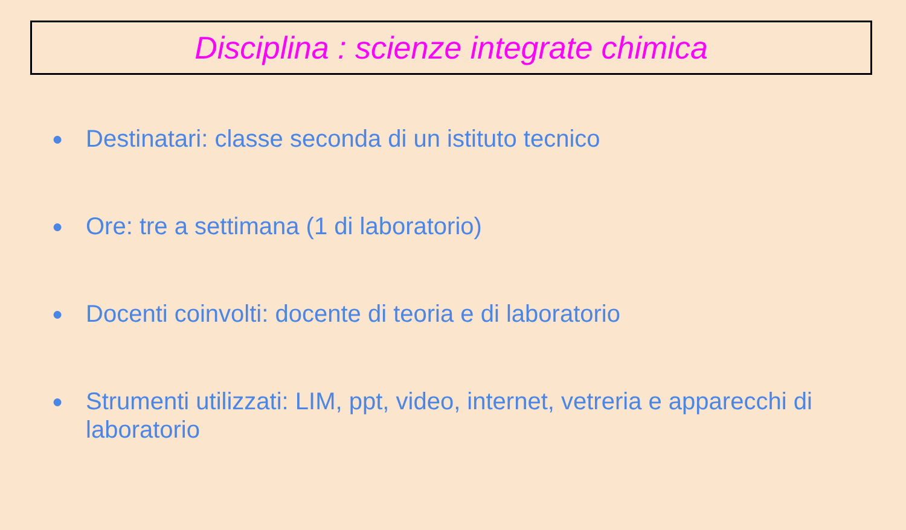Disciplina : scienze integrate chimica
● Destinatari: classe seconda di un istituto tecnico
● Ore: tre a settimana (1 di laboratorio)
● Docenti coinvolti: docente di teoria e di laboratorio
● Strumenti utilizzati: LIM, ppt, video, internet, vetreria e apparecchi di laboratorio